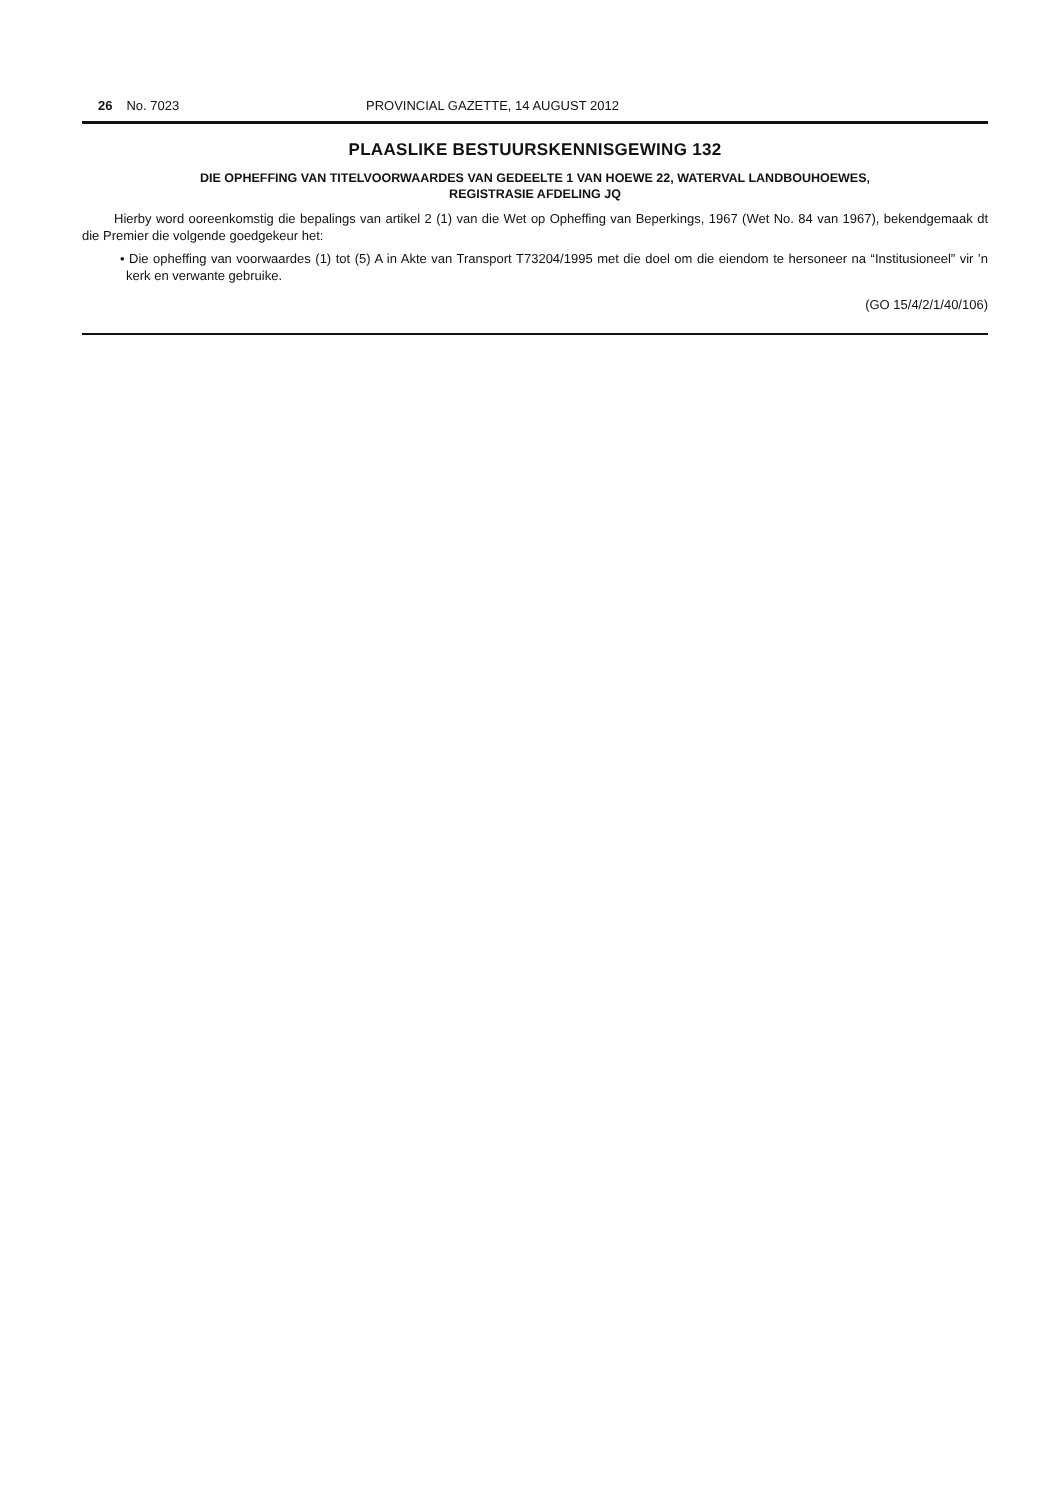26 No. 7023 PROVINCIAL GAZETTE, 14 AUGUST 2012
PLAASLIKE BESTUURSKENNISGEWING 132
DIE OPHEFFING VAN TITELVOORWAARDES VAN GEDEELTE 1 VAN HOEWE 22, WATERVAL LANDBOUHOEWES,
REGISTRASIE AFDELING JQ
Hierby word ooreenkomstig die bepalings van artikel 2 (1) van die Wet op Opheffing van Beperkings, 1967 (Wet No. 84 van 1967), bekendgemaak dt die Premier die volgende goedgekeur het:
• Die opheffing van voorwaardes (1) tot (5) A in Akte van Transport T73204/1995 met die doel om die eiendom te hersoneer na “Institusioneel” vir ’n kerk en verwante gebruike.
(GO 15/4/2/1/40/106)